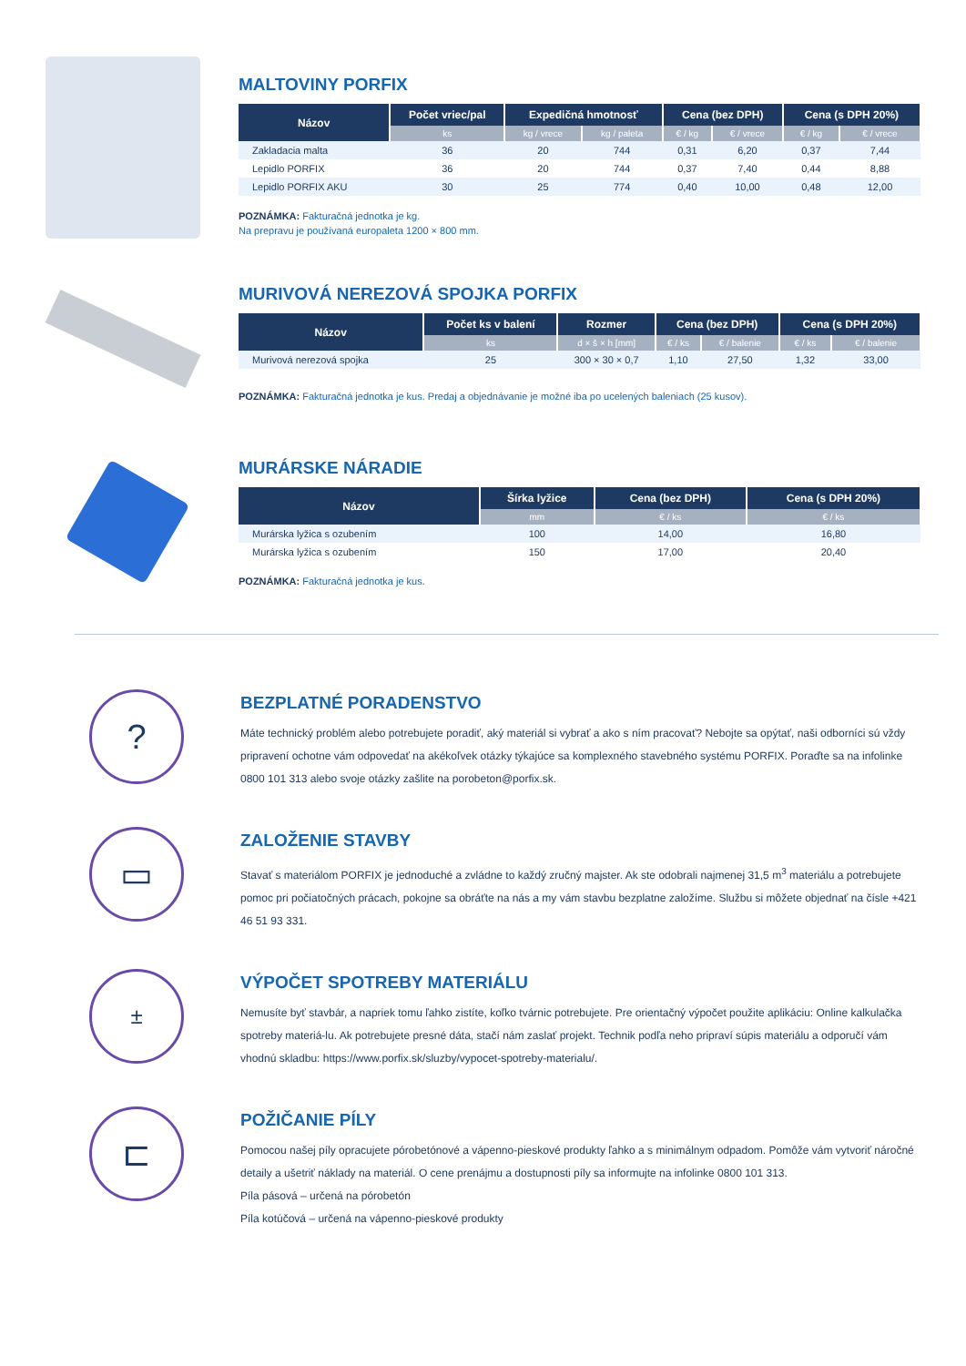MALTOVINY PORFIX
| Názov | Počet vriec/pal | Expedičná hmotnosť | | Cena (bez DPH) | | Cena (s DPH 20%) | |
| --- | --- | --- | --- | --- | --- | --- | --- |
| | ks | kg / vrece | kg / paleta | € / kg | € / vrece | € / kg | € / vrece |
| Zakladacia malta | 36 | 20 | 744 | 0,31 | 6,20 | 0,37 | 7,44 |
| Lepidlo PORFIX | 36 | 20 | 744 | 0,37 | 7,40 | 0,44 | 8,88 |
| Lepidlo PORFIX AKU | 30 | 25 | 774 | 0,40 | 10,00 | 0,48 | 12,00 |
POZNÁMKA: Fakturačná jednotka je kg.
Na prepravu je používaná europaleta 1200 × 800 mm.
MURIVOVÁ NEREZOVÁ SPOJKA PORFIX
| Názov | Počet ks v balení | Rozmer | Cena (bez DPH) | | Cena (s DPH 20%) | |
| --- | --- | --- | --- | --- | --- | --- |
| | ks | d × š × h [mm] | € / ks | € / balenie | € / ks | € / balenie |
| Murivová nerezová spojka | 25 | 300 × 30 × 0,7 | 1,10 | 27,50 | 1,32 | 33,00 |
POZNÁMKA: Fakturačná jednotka je kus. Predaj a objednávanie je možné iba po ucelených baleniach (25 kusov).
MURÁRSKE NÁRADIE
| Názov | Šírka lyžice | Cena (bez DPH) | Cena (s DPH 20%) |
| --- | --- | --- | --- |
| | mm | € / ks | € / ks |
| Murárska lyžica s ozubením | 100 | 14,00 | 16,80 |
| Murárska lyžica s ozubením | 150 | 17,00 | 20,40 |
POZNÁMKA: Fakturačná jednotka je kus.
?
BEZPLATNÉ PORADENSTVO
Máte technický problém alebo potrebujete poradiť, aký materiál si vybrať a ako s ním pracovať? Nebojte sa opýtať, naši odborníci sú vždy pripravení ochotne vám odpovedať na akékoľvek otázky týkajúce sa komplexného stavebného systému PORFIX. Poraďte sa na infolinke 0800 101 313 alebo svoje otázky zašlite na porobeton@porfix.sk.
▭
ZALOŽENIE STAVBY
Stavať s materiálom PORFIX je jednoduché a zvládne to každý zručný majster. Ak ste odobrali najmenej 31,5 m<sup>3</sup> materiálu a potrebujete pomoc pri počiatočných prácach, pokojne sa obráťte na nás a my vám stavbu bezplatne založíme. Službu si môžete objednať na čísle +421 46 51 93 331.
±
VÝPOČET SPOTREBY MATERIÁLU
Nemusíte byť stavbár, a napriek tomu ľahko zistíte, koľko tvárnic potrebujete. Pre orientačný výpočet použite aplikáciu: Online kalkulačka spotreby materiá-lu. Ak potrebujete presné dáta, stačí nám zaslať projekt. Technik podľa neho pripraví súpis materiálu a odporučí vám vhodnú skladbu: https://www.porfix.sk/sluzby/vypocet-spotreby-materialu/.
⊏
POŽIČANIE PÍLY
Pomocou našej píly opracujete pórobetónové a vápenno-pieskové produkty ľahko a s minimálnym odpadom. Pomôže vám vytvoriť náročné detaily a ušetriť náklady na materiál. O cene prenájmu a dostupnosti píly sa informujte na infolinke 0800 101 313.
Píla pásová – určená na pórobetón
Píla kotúčová – určená na vápenno-pieskové produkty